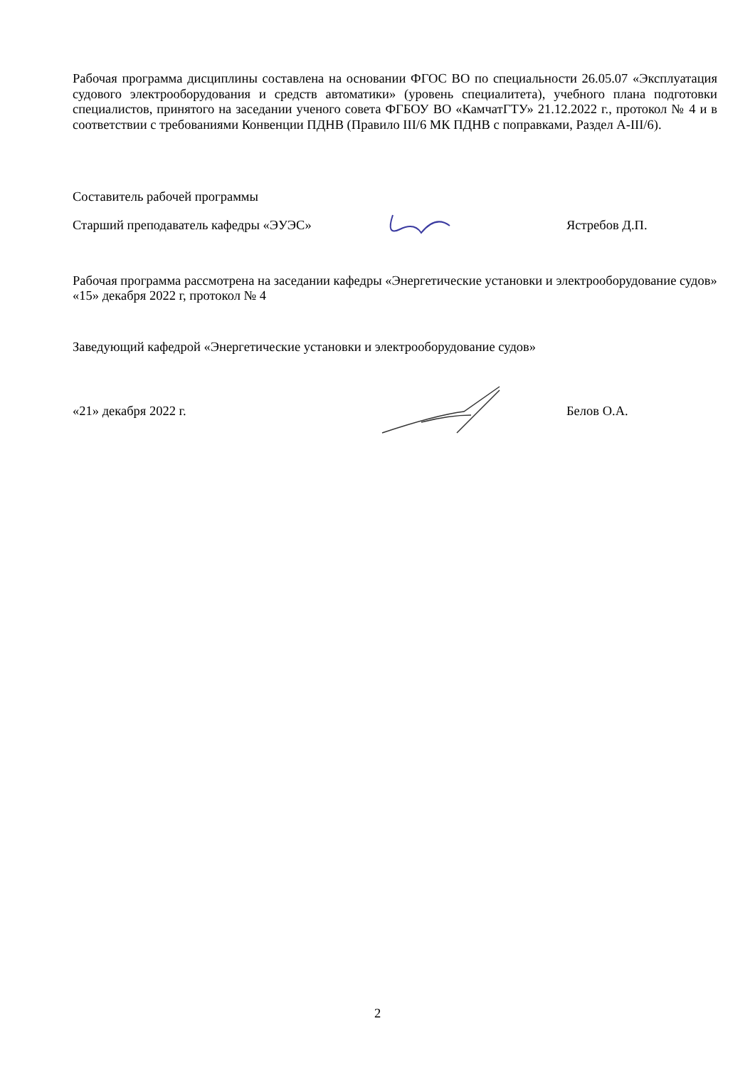Рабочая программа дисциплины составлена на основании ФГОС ВО по специальности 26.05.07 «Эксплуатация судового электрооборудования и средств автоматики» (уровень специалитета), учебного плана подготовки специалистов, принятого на заседании ученого совета ФГБОУ ВО «КамчатГТУ» 21.12.2022 г., протокол № 4 и в соответствии с требованиями Конвенции ПДНВ (Правило III/6 МК ПДНВ с поправками, Раздел А-III/6).
Составитель рабочей программы
Старший преподаватель кафедры «ЭУЭС» Ястребов Д.П.
Рабочая программа рассмотрена на заседании кафедры «Энергетические установки и электрооборудование судов»
«15» декабря 2022 г, протокол № 4
Заведующий кафедрой «Энергетические установки и электрооборудование судов»
«21» декабря 2022 г. Белов О.А.
2